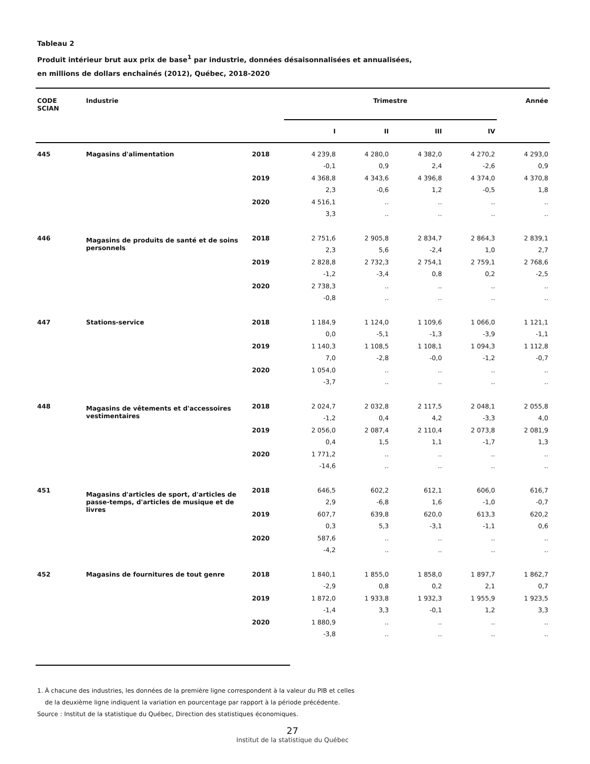Tableau 2
Produit intérieur brut aux prix de base<sup>1</sup> par industrie, données désaisonnalisées et annualisées,
en millions de dollars enchaînés (2012), Québec, 2018-2020
| CODE SCIAN | Industrie | | Trimestre | | | | Année |
| --- | --- | --- | --- | --- | --- | --- | --- |
| | | | I | II | III | IV | |
| 445 | Magasins d'alimentation | 2018 | 4 239,8 | 4 280,0 | 4 382,0 | 4 270,2 | 4 293,0 |
| | | | -0,1 | 0,9 | 2,4 | -2,6 | 0,9 |
| | | 2019 | 4 368,8 | 4 343,6 | 4 396,8 | 4 374,0 | 4 370,8 |
| | | | 2,3 | -0,6 | 1,2 | -0,5 | 1,8 |
| | | 2020 | 4 516,1 | .. | .. | .. | .. |
| | | | 3,3 | .. | .. | .. | .. |
| 446 | Magasins de produits de santé et de soins personnels | 2018 | 2 751,6 | 2 905,8 | 2 834,7 | 2 864,3 | 2 839,1 |
| | | | 2,3 | 5,6 | -2,4 | 1,0 | 2,7 |
| | | 2019 | 2 828,8 | 2 732,3 | 2 754,1 | 2 759,1 | 2 768,6 |
| | | | -1,2 | -3,4 | 0,8 | 0,2 | -2,5 |
| | | 2020 | 2 738,3 | .. | .. | .. | .. |
| | | | -0,8 | .. | .. | .. | .. |
| 447 | Stations-service | 2018 | 1 184,9 | 1 124,0 | 1 109,6 | 1 066,0 | 1 121,1 |
| | | | 0,0 | -5,1 | -1,3 | -3,9 | -1,1 |
| | | 2019 | 1 140,3 | 1 108,5 | 1 108,1 | 1 094,3 | 1 112,8 |
| | | | 7,0 | -2,8 | -0,0 | -1,2 | -0,7 |
| | | 2020 | 1 054,0 | .. | .. | .. | .. |
| | | | -3,7 | .. | .. | .. | .. |
| 448 | Magasins de vêtements et d'accessoires vestimentaires | 2018 | 2 024,7 | 2 032,8 | 2 117,5 | 2 048,1 | 2 055,8 |
| | | | -1,2 | 0,4 | 4,2 | -3,3 | 4,0 |
| | | 2019 | 2 056,0 | 2 087,4 | 2 110,4 | 2 073,8 | 2 081,9 |
| | | | 0,4 | 1,5 | 1,1 | -1,7 | 1,3 |
| | | 2020 | 1 771,2 | .. | .. | .. | .. |
| | | | -14,6 | .. | .. | .. | .. |
| 451 | Magasins d'articles de sport, d'articles de passe-temps, d'articles de musique et de livres | 2018 | 646,5 | 602,2 | 612,1 | 606,0 | 616,7 |
| | | | 2,9 | -6,8 | 1,6 | -1,0 | -0,7 |
| | | 2019 | 607,7 | 639,8 | 620,0 | 613,3 | 620,2 |
| | | | 0,3 | 5,3 | -3,1 | -1,1 | 0,6 |
| | | 2020 | 587,6 | .. | .. | .. | .. |
| | | | -4,2 | .. | .. | .. | .. |
| 452 | Magasins de fournitures de tout genre | 2018 | 1 840,1 | 1 855,0 | 1 858,0 | 1 897,7 | 1 862,7 |
| | | | -2,9 | 0,8 | 0,2 | 2,1 | 0,7 |
| | | 2019 | 1 872,0 | 1 933,8 | 1 932,3 | 1 955,9 | 1 923,5 |
| | | | -1,4 | 3,3 | -0,1 | 1,2 | 3,3 |
| | | 2020 | 1 880,9 | .. | .. | .. | .. |
| | | | -3,8 | .. | .. | .. | .. |
1. À chacune des industries, les données de la première ligne correspondent à la valeur du PIB et celles
de la deuxième ligne indiquent la variation en pourcentage par rapport à la période précédente.
Source : Institut de la statistique du Québec, Direction des statistiques économiques.
27
Institut de la statistique du Québec